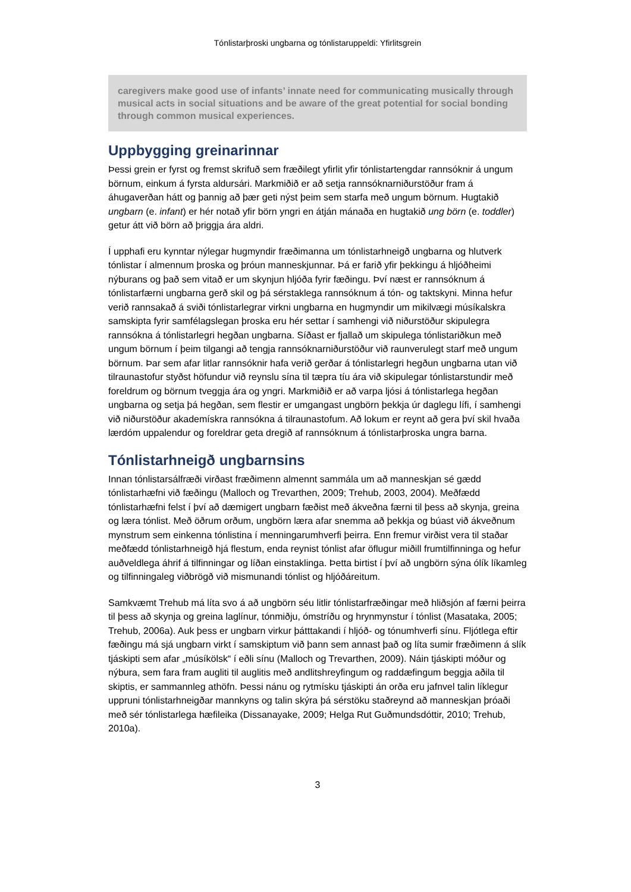Tónlistarþroski ungbarna og tónlistaruppeldi: Yfirlitsgrein
caregivers make good use of infants’ innate need for communicating musically through musical acts in social situations and be aware of the great potential for social bonding through common musical experiences.
Uppbygging greinarinnar
Þessi grein er fyrst og fremst skrifuð sem fræðilegt yfirlit yfir tónlistartengdar rannsóknir á ungum börnum, einkum á fyrsta aldursári. Markmiðið er að setja rannsóknarniðurstöður fram á áhugaverðan hátt og þannig að þær geti nýst þeim sem starfa með ungum börn­um. Hugtakið ungbarn (e. infant) er hér notað yfir börn yngri en átján mánaða en hugtakið ung börn (e. toddler) getur átt við börn að þriggja ára aldri.
Í upphafi eru kynntar nýlegar hugmyndir fræðimanna um tónlistarhneigð ungbarna og hlutverk tónlistar í almennum þroska og þróun manneskjunnar. Þá er farið yfir þekkingu á hljóðheimi nýburans og það sem vitað er um skynjun hljóða fyrir fæðingu. Því næst er rannsóknum á tónlistarfærni ungbarna gerð skil og þá sérstaklega rannsóknum á tón- og taktskyni. Minna hefur verið rannsakað á sviði tónlistarlegrar virkni ungbarna en hug­myndir um mikilvægi músíkalskra samskipta fyrir samfélagslegan þroska eru hér settar í samhengi við niðurstöður skipulegra rannsókna á tónlistarlegri hegðan ungbarna. Síðast er fjallað um skipulega tónlistariðkun með ungum börnum í þeim tilgangi að tengja rann­sóknarniðurstöður við raunverulegt starf með ungum börnum. Þar sem afar litlar rann­sóknir hafa verið gerðar á tónlistarlegri hegðun ungbarna utan við tilraunastofur styðst höfundur við reynslu sína til tæpra tíu ára við skipulegar tónlistarstundir með foreldrum og börnum tveggja ára og yngri. Markmiðið er að varpa ljósi á tónlistarlega hegðan ungbarna og setja þá hegðan, sem flestir er umgangast ungbörn þekkja úr daglegu lífi, í samhengi við niðurstöður akademískra rannsókna á tilraunastofum. Að lokum er reynt að gera því skil hvaða lærdóm uppalendur og foreldrar geta dregið af rannsóknum á tónlistarþroska ungra barna.
Tónlistarhneigð ungbarnsins
Innan tónlistarsálfræði virðast fræðimenn almennt sammála um að manneskjan sé gædd tónlistarhæfni við fæðingu (Malloch og Trevarthen, 2009; Trehub, 2003, 2004). Meðfædd tónlistarhæfni felst í því að dæmigert ungbarn fæðist með ákveðna færni til þess að skynja, greina og læra tónlist. Með öðrum orðum, ungbörn læra afar snemma að þekkja og búast við ákveðnum mynstrum sem einkenna tónlistina í menningarumhverfi þeirra. Enn fremur virðist vera til staðar meðfædd tónlistarhneigð hjá flestum, enda reynist tónlist afar öflugur miðill frumtilfinninga og hefur auðveldlega áhrif á tilfinningar og líðan ein­staklinga. Þetta birtist í því að ungbörn sýna ólík líkamleg og tilfinningaleg viðbrögð við mismunandi tónlist og hljóðáreitum.
Samkvæmt Trehub má líta svo á að ungbörn séu litlir tónlistarfræðingar með hliðsjón af færni þeirra til þess að skynja og greina laglínur, tónmiðju, ómstríðu og hrynmynstur í tónlist (Masataka, 2005; Trehub, 2006a). Auk þess er ungbarn virkur þátttakandi í hljóð- og tónumhverfi sínu. Fljótlega eftir fæðingu má sjá ungbarn virkt í samskiptum við þann sem annast það og líta sumir fræðimenn á slík tjáskipti sem afar „músíkölsk“ í eðli sínu (Malloch og Trevarthen, 2009). Náin tjáskipti móður og nýbura, sem fara fram augliti til auglitis með andlitshreyfingum og raddæfingum beggja aðila til skiptis, er sammannleg athöfn. Þessi nánu og rytmísku tjáskipti án orða eru jafnvel talin líklegur uppruni tónlistar­hneigðar mannkyns og talin skýra þá sérstöku staðreynd að manneskjan þróaði með sér tónlistarlega hæfileika (Dissanayake, 2009; Helga Rut Guðmundsdóttir, 2010; Trehub, 2010a).
3